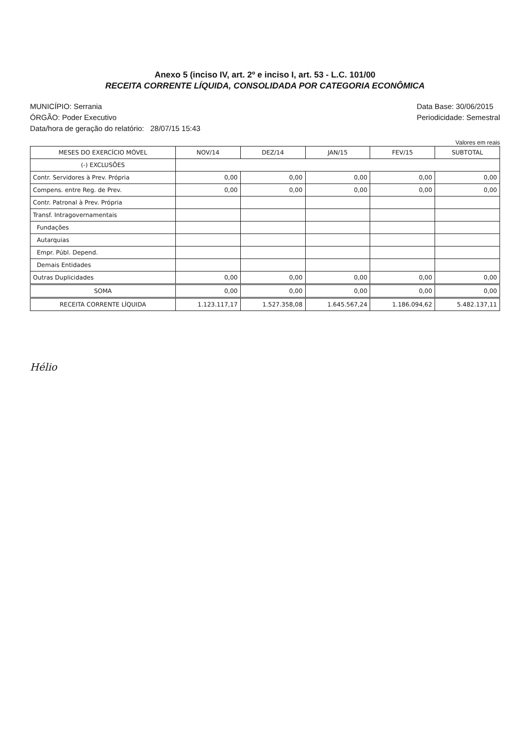Anexo 5 (inciso IV, art. 2º e inciso I, art. 53 - L.C. 101/00
RECEITA CORRENTE LÍQUIDA, CONSOLIDADA POR CATEGORIA ECONÔMICA
MUNICÍPIO: Serrania
ÓRGÃO: Poder Executivo
Data/hora de geração do relatório: 28/07/15 15:43
Data Base: 30/06/2015
Periodicidade: Semestral
Valores em reais
| MESES DO EXERCÍCIO MÓVEL | NOV/14 | DEZ/14 | JAN/15 | FEV/15 | SUBTOTAL |
| --- | --- | --- | --- | --- | --- |
| (-) EXCLUSÕES | | | | | |
| Contr. Servidores à Prev. Própria | 0,00 | 0,00 | 0,00 | 0,00 | 0,00 |
| Compens. entre Reg. de Prev. | 0,00 | 0,00 | 0,00 | 0,00 | 0,00 |
| Contr. Patronal à Prev. Própria | | | | | |
| Transf. Intragovernamentais | | | | | |
| Fundações | | | | | |
| Autarquias | | | | | |
| Empr. Públ. Depend. | | | | | |
| Demais Entidades | | | | | |
| Outras Duplicidades | 0,00 | 0,00 | 0,00 | 0,00 | 0,00 |
| SOMA | 0,00 | 0,00 | 0,00 | 0,00 | 0,00 |
| RECEITA CORRENTE LÍQUIDA | 1.123.117,17 | 1.527.358,08 | 1.645.567,24 | 1.186.094,62 | 5.482.137,11 |
Hélio